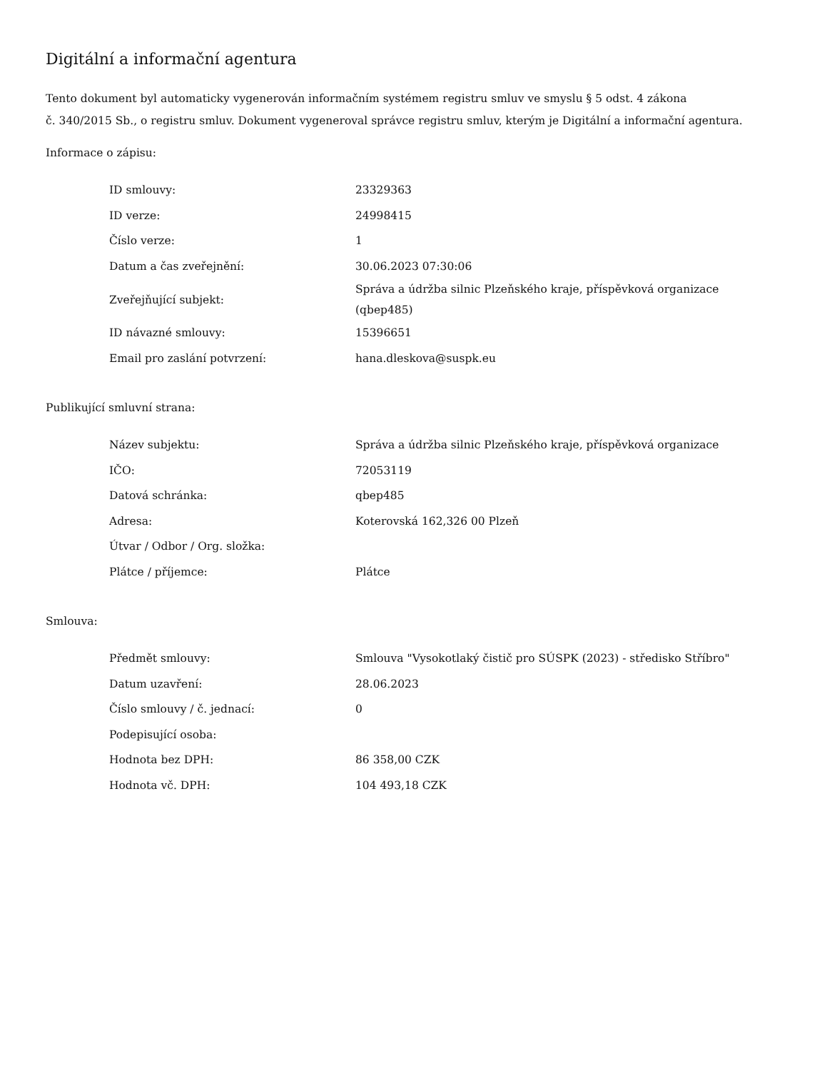Digitální a informační agentura
Tento dokument byl automaticky vygenerován informačním systémem registru smluv ve smyslu § 5 odst. 4 zákona
č. 340/2015 Sb., o registru smluv. Dokument vygeneroval správce registru smluv, kterým je Digitální a informační agentura.
Informace o zápisu:
| ID smlouvy: | 23329363 |
| ID verze: | 24998415 |
| Číslo verze: | 1 |
| Datum a čas zveřejnění: | 30.06.2023 07:30:06 |
| Zveřejňující subjekt: | Správa a údržba silnic Plzeňského kraje, příspěvková organizace (qbep485) |
| ID návazné smlouvy: | 15396651 |
| Email pro zaslání potvrzení: | hana.dleskova@suspk.eu |
Publikující smluvní strana:
| Název subjektu: | Správa a údržba silnic Plzeňského kraje, příspěvková organizace |
| IČO: | 72053119 |
| Datová schránka: | qbep485 |
| Adresa: | Koterovská 162,326 00 Plzeň |
| Útvar / Odbor / Org. složka: | |
| Plátce / příjemce: | Plátce |
Smlouva:
| Předmět smlouvy: | Smlouva "Vysokotlaký čistič pro SÚSPK (2023) - středisko Stříbro" |
| Datum uzavření: | 28.06.2023 |
| Číslo smlouvy / č. jednací: | 0 |
| Podepisující osoba: | |
| Hodnota bez DPH: | 86 358,00 CZK |
| Hodnota vč. DPH: | 104 493,18 CZK |